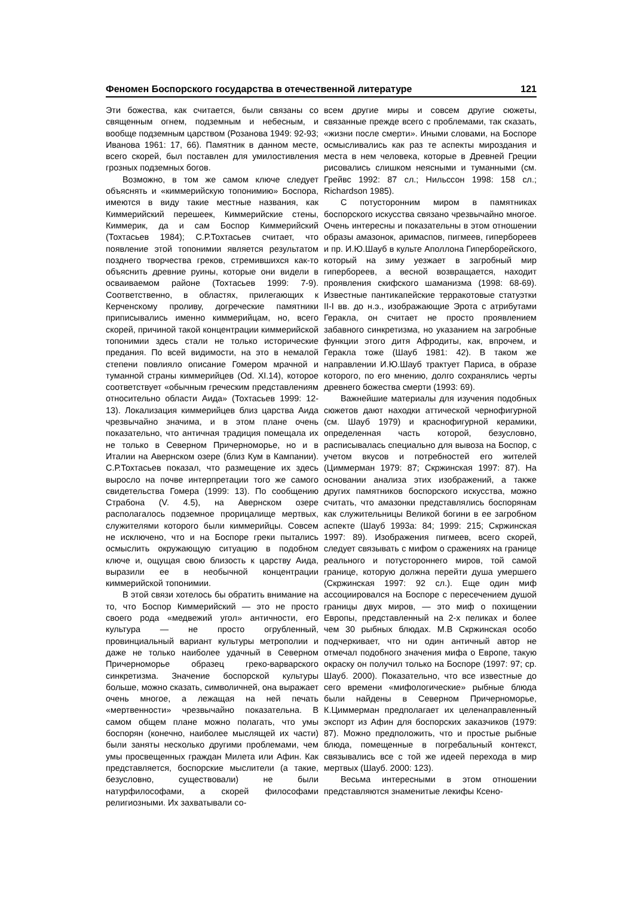Феномен Боспорского государства в отечественной литературе 121
Эти божества, как считается, были связаны со священным огнем, подземным и небесным, и вообще подземным царством (Розанова 1949: 92-93; Иванова 1961: 17, 66). Памятник в данном месте, всего скорей, был поставлен для умилостивления грозных подземных богов.
Возможно, в том же самом ключе следует объяснять и «киммерийскую топонимию» Боспора, имеются в виду такие местные названия, как Киммерийский перешеек, Киммерийские стены, Киммерик, да и сам Боспор Киммерийский (Тохтасьев 1984); С.Р.Тохтасьев считает, что появление этой топонимии является результатом позднего творчества греков, стремившихся как-то объяснить древние руины, которые они видели в осваиваемом районе (Тохтасьев 1999: 7-9). Соответственно, в областях, прилегающих к Керченскому проливу, догреческие памятники приписывались именно киммерийцам, но, всего скорей, причиной такой концентрации киммерийской топонимии здесь стали не только исторические предания. По всей видимости, на это в немалой степени повлияло описание Гомером мрачной и туманной страны киммерийцев (Od. XI.14), которое соответствует «обычным греческим представлениям относительно области Аида» (Тохтасьев 1999: 12-13). Локализация киммерийцев близ царства Аида чрезвычайно значима, и в этом плане очень показательно, что античная традиция помещала их не только в Северном Причерноморье, но и в Италии на Авернском озере (близ Кум в Кампании). С.Р.Тохтасьев показал, что размещение их здесь выросло на почве интерпретации того же самого свидетельства Гомера (1999: 13). По сообщению Страбона (V. 4.5), на Авернском озере располагалось подземное прорицалище мертвых, служителями которого были киммерийцы. Совсем не исключено, что и на Боспоре греки пытались осмыслить окружающую ситуацию в подобном ключе и, ощущая свою близость к царству Аида, выразили ее в необычной концентрации киммерийской топонимии.
В этой связи хотелось бы обратить внимание на то, что Боспор Киммерийский — это не просто своего рода «медвежий угол» античности, его культура — не просто огрубленный, провинциальный вариант культуры метрополии и даже не только наиболее удачный в Северном Причерноморье образец греко-варварского синкретизма. Значение боспорской культуры больше, можно сказать, символичней, она выражает очень многое, а лежащая на ней печать «мертвенности» чрезвычайно показательна. В самом общем плане можно полагать, что умы боспорян (конечно, наиболее мыслящей их части) были заняты несколько другими проблемами, чем умы просвещенных граждан Милета или Афин. Как представляется, боспорские мыслители (а такие, безусловно, существовали) не были натурфилософами, а скорей философами религиозными. Их захватывали со-
всем другие миры и совсем другие сюжеты, связанные прежде всего с проблемами, так сказать, «жизни после смерти». Иными словами, на Боспоре осмысливались как раз те аспекты мироздания и места в нем человека, которые в Древней Греции рисовались слишком неясными и туманными (см. Грейвс 1992: 87 сл.; Нильссон 1998: 158 сл.; Richardson 1985).
С потусторонним миром в памятниках боспорского искусства связано чрезвычайно многое. Очень интересны и показательны в этом отношении образы амазонок, аримаспов, пигмеев, гипербореев и пр. И.Ю.Шауб в культе Аполлона Гиперборейского, который на зиму уезжает в загробный мир гипербореев, а весной возвращается, находит проявления скифского шаманизма (1998: 68-69). Известные пантикапейские терракотовые статуэтки II-I вв. до н.э., изображающие Эрота с атрибутами Геракла, он считает не просто проявлением забавного синкретизма, но указанием на загробные функции этого дитя Афродиты, как, впрочем, и Геракла тоже (Шауб 1981: 42). В таком же направлении И.Ю.Шауб трактует Париса, в образе которого, по его мнению, долго сохранялись черты древнего божества смерти (1993: 69).
Важнейшие материалы для изучения подобных сюжетов дают находки аттической чернофигурной (см. Шауб 1979) и краснофигурной керамики, определенная часть которой, безусловно, расписывалась специально для вывоза на Боспор, с учетом вкусов и потребностей его жителей (Циммерман 1979: 87; Скржинская 1997: 87). На основании анализа этих изображений, а также других памятников боспорского искусства, можно считать, что амазонки представлялись боспорянам как служительницы Великой богини в ее загробном аспекте (Шауб 1993а: 84; 1999: 215; Скржинская 1997: 89). Изображения пигмеев, всего скорей, следует связывать с мифом о сражениях на границе реального и потустороннего миров, той самой границе, которую должна перейти душа умершего (Скржинская 1997: 92 сл.). Еще один миф ассоциировался на Боспоре с пересечением душой границы двух миров, — это миф о похищении Европы, представленный на 2-х пеликах и более чем 30 рыбных блюдах. М.В Скржинская особо подчеркивает, что ни один античный автор не отмечал подобного значения мифа о Европе, такую окраску он получил только на Боспоре (1997: 97; ср. Шауб. 2000). Показательно, что все известные до сего времени «мифологические» рыбные блюда были найдены в Северном Причерноморье, К.Циммерман предполагает их целенаправленный экспорт из Афин для боспорских заказчиков (1979: 87). Можно предположить, что и простые рыбные блюда, помещенные в погребальный контекст, связывались все с той же идеей перехода в мир мертвых (Шауб. 2000: 123).
Весьма интересными в этом отношении представляются знаменитые лекифы Ксено-